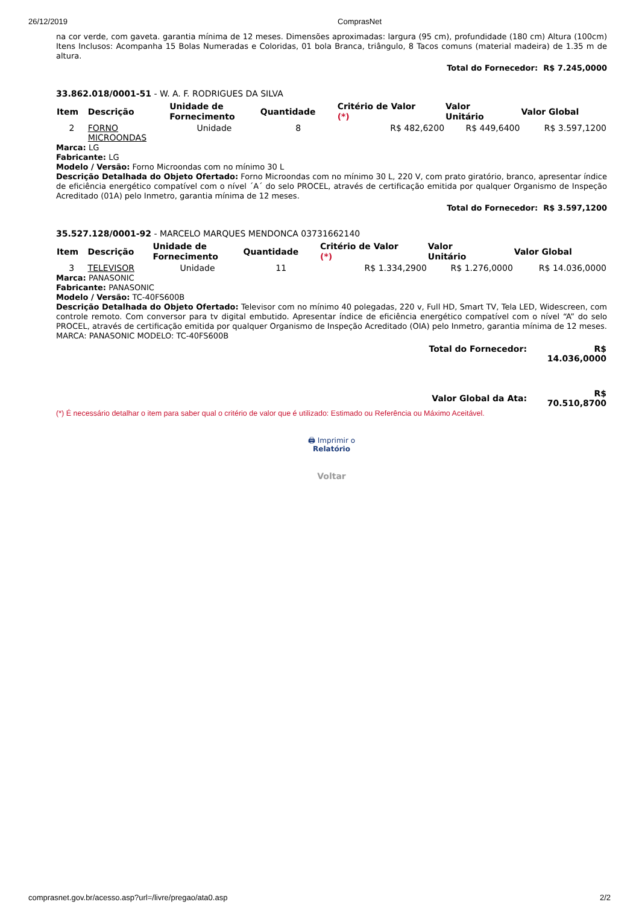26/12/2019 ComprasNet
na cor verde, com gaveta. garantia mínima de 12 meses. Dimensões aproximadas: largura (95 cm), profundidade (180 cm) Altura (100cm) Itens Inclusos: Acompanha 15 Bolas Numeradas e Coloridas, 01 bola Branca, triângulo, 8 Tacos comuns (material madeira) de 1.35 m de altura.
Total do Fornecedor: R$ 7.245,0000
33.862.018/0001-51 - W. A. F. RODRIGUES DA SILVA
| Item | Descrição | Unidade de Fornecimento | Quantidade | Critério de Valor (*) | Valor Unitário | Valor Global |
| --- | --- | --- | --- | --- | --- | --- |
| 2 | FORNO MICROONDAS | Unidade | 8 | R$ 482,6200 | R$ 449,6400 | R$ 3.597,1200 |
Marca: LG
Fabricante: LG
Modelo / Versão: Forno Microondas com no mínimo 30 L
Descrição Detalhada do Objeto Ofertado: Forno Microondas com no mínimo 30 L, 220 V, com prato giratório, branco, apresentar índice de eficiência energético compatível com o nível ´A´ do selo PROCEL, através de certificação emitida por qualquer Organismo de Inspeção Acreditado (01A) pelo Inmetro, garantia mínima de 12 meses.
Total do Fornecedor: R$ 3.597,1200
35.527.128/0001-92 - MARCELO MARQUES MENDONCA 03731662140
| Item | Descrição | Unidade de Fornecimento | Quantidade | Critério de Valor (*) | Valor Unitário | Valor Global |
| --- | --- | --- | --- | --- | --- | --- |
| 3 | TELEVISOR | Unidade | 11 | R$ 1.334,2900 | R$ 1.276,0000 | R$ 14.036,0000 |
Marca: PANASONIC
Fabricante: PANASONIC
Modelo / Versão: TC-40FS600B
Descrição Detalhada do Objeto Ofertado: Televisor com no mínimo 40 polegadas, 220 v, Full HD, Smart TV, Tela LED, Widescreen, com controle remoto. Com conversor para tv digital embutido. Apresentar índice de eficiência energético compatível com o nível “A” do selo PROCEL, através de certificação emitida por qualquer Organismo de Inspeção Acreditado (OIA) pelo Inmetro, garantia mínima de 12 meses. MARCA: PANASONIC MODELO: TC-40FS600B
| Total do Fornecedor: | R$ 14.036,0000 |
| Valor Global da Ata: | R$ 70.510,8700 |
(*) É necessário detalhar o item para saber qual o critério de valor que é utilizado: Estimado ou Referência ou Máximo Aceitável.
🖨 Imprimir o
Relatório
Voltar
comprasnet.gov.br/acesso.asp?url=/livre/pregao/ata0.asp 2/2